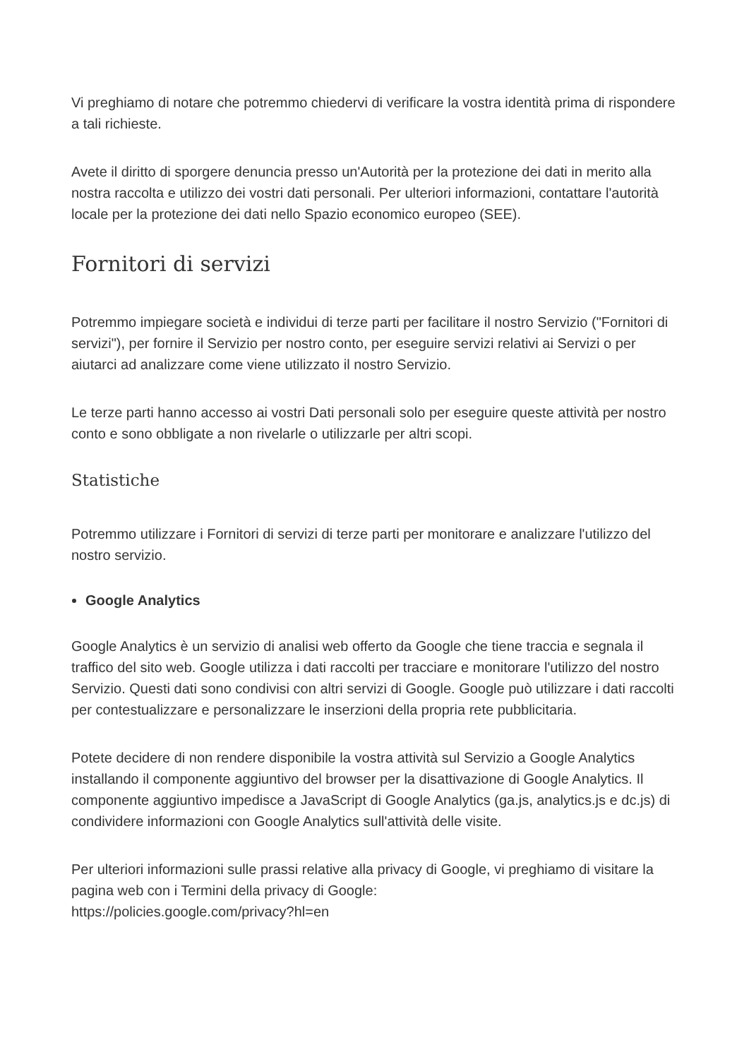Vi preghiamo di notare che potremmo chiedervi di verificare la vostra identità prima di rispondere a tali richieste.
Avete il diritto di sporgere denuncia presso un'Autorità per la protezione dei dati in merito alla nostra raccolta e utilizzo dei vostri dati personali. Per ulteriori informazioni, contattare l'autorità locale per la protezione dei dati nello Spazio economico europeo (SEE).
Fornitori di servizi
Potremmo impiegare società e individui di terze parti per facilitare il nostro Servizio ("Fornitori di servizi"), per fornire il Servizio per nostro conto, per eseguire servizi relativi ai Servizi o per aiutarci ad analizzare come viene utilizzato il nostro Servizio.
Le terze parti hanno accesso ai vostri Dati personali solo per eseguire queste attività per nostro conto e sono obbligate a non rivelarle o utilizzarle per altri scopi.
Statistiche
Potremmo utilizzare i Fornitori di servizi di terze parti per monitorare e analizzare l'utilizzo del nostro servizio.
Google Analytics
Google Analytics è un servizio di analisi web offerto da Google che tiene traccia e segnala il traffico del sito web. Google utilizza i dati raccolti per tracciare e monitorare l'utilizzo del nostro Servizio. Questi dati sono condivisi con altri servizi di Google. Google può utilizzare i dati raccolti per contestualizzare e personalizzare le inserzioni della propria rete pubblicitaria.
Potete decidere di non rendere disponibile la vostra attività sul Servizio a Google Analytics installando il componente aggiuntivo del browser per la disattivazione di Google Analytics. Il componente aggiuntivo impedisce a JavaScript di Google Analytics (ga.js, analytics.js e dc.js) di condividere informazioni con Google Analytics sull'attività delle visite.
Per ulteriori informazioni sulle prassi relative alla privacy di Google, vi preghiamo di visitare la pagina web con i Termini della privacy di Google:
https://policies.google.com/privacy?hl=en